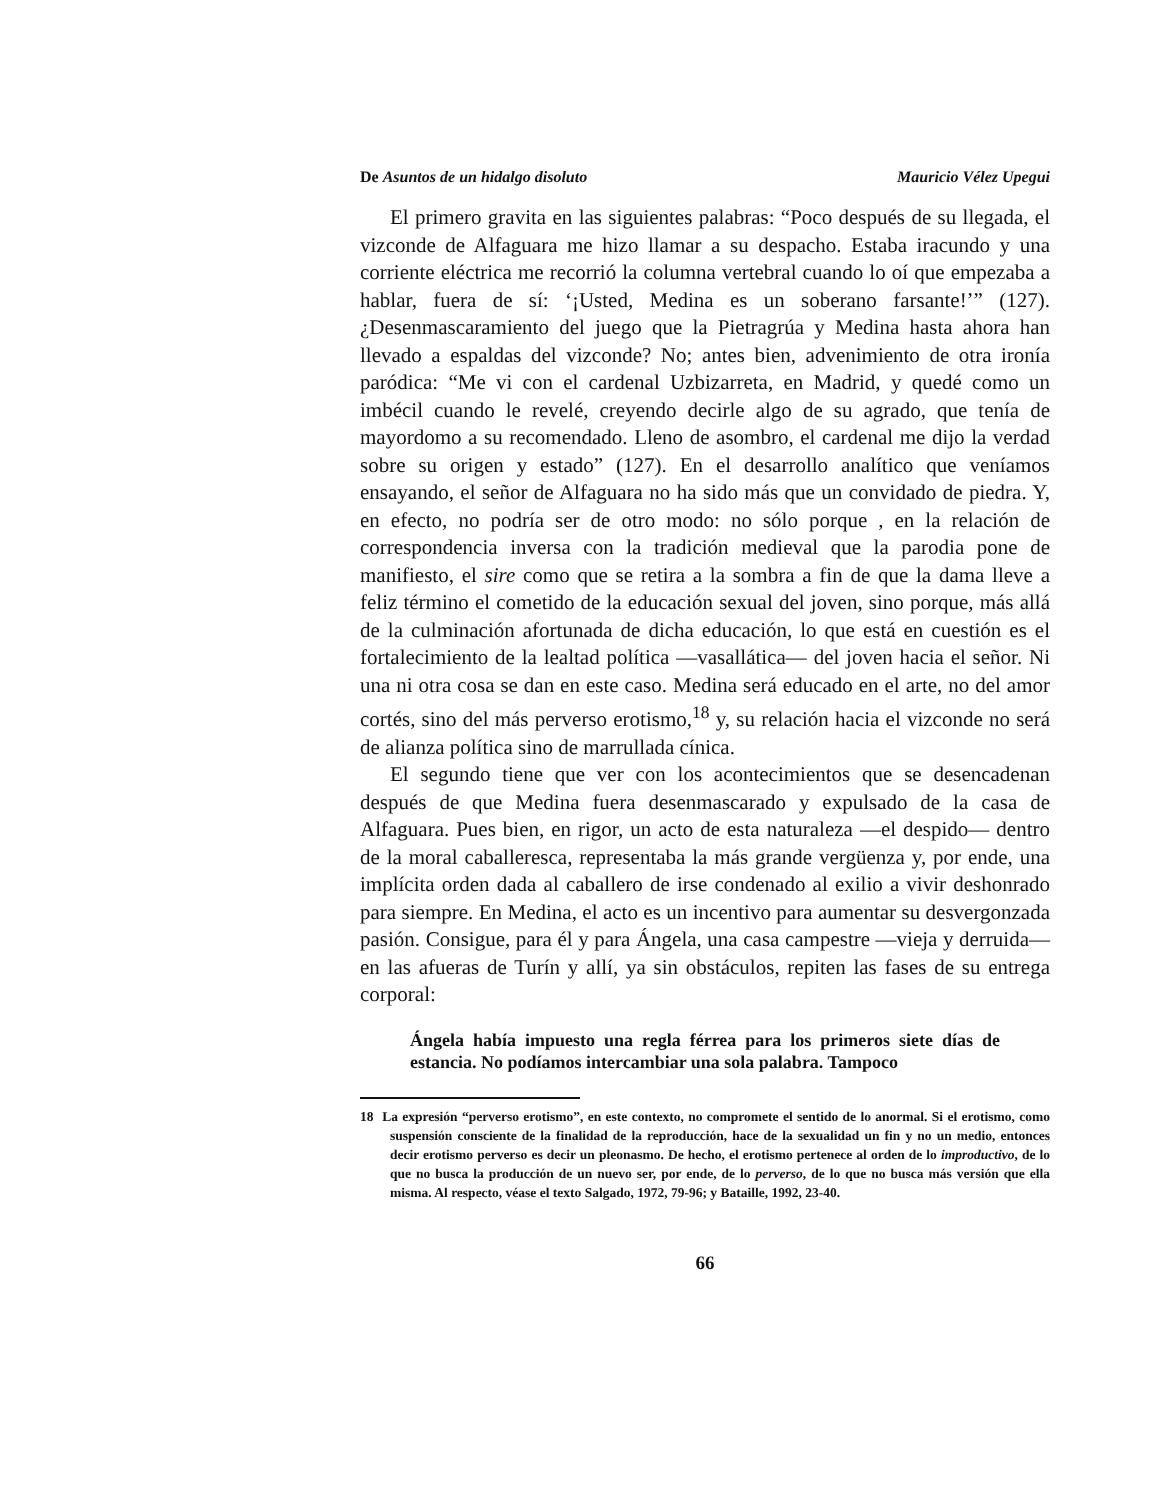De Asuntos de un hidalgo disoluto Mauricio Vélez Upegui
El primero gravita en las siguientes palabras: “Poco después de su llegada, el vizconde de Alfaguara me hizo llamar a su despacho. Estaba iracundo y una corriente eléctrica me recorrió la columna vertebral cuando lo oí que empezaba a hablar, fuera de sí: ‘¡Usted, Medina es un soberano farsante!’” (127). ¿Desenmascaramiento del juego que la Pietragrúa y Medina hasta ahora han llevado a espaldas del vizconde? No; antes bien, advenimiento de otra ironía paródica: “Me vi con el cardenal Uzbizarreta, en Madrid, y quedé como un imbécil cuando le revelé, creyendo decirle algo de su agrado, que tenía de mayordomo a su recomendado. Lleno de asombro, el cardenal me dijo la verdad sobre su origen y estado” (127). En el desarrollo analítico que veníamos ensayando, el señor de Alfaguara no ha sido más que un convidado de piedra. Y, en efecto, no podría ser de otro modo: no sólo porque , en la relación de correspondencia inversa con la tradición medieval que la parodia pone de manifiesto, el sire como que se retira a la sombra a fin de que la dama lleve a feliz término el cometido de la educación sexual del joven, sino porque, más allá de la culminación afortunada de dicha educación, lo que está en cuestión es el fortalecimiento de la lealtad política —vasallática— del joven hacia el señor. Ni una ni otra cosa se dan en este caso. Medina será educado en el arte, no del amor cortés, sino del más perverso erotismo,<sup>18</sup> y, su relación hacia el vizconde no será de alianza política sino de marrullada cínica.
El segundo tiene que ver con los acontecimientos que se desencadenan después de que Medina fuera desenmascarado y expulsado de la casa de Alfaguara. Pues bien, en rigor, un acto de esta naturaleza —el despido— dentro de la moral caballeresca, representaba la más grande vergüenza y, por ende, una implícita orden dada al caballero de irse condenado al exilio a vivir deshonrado para siempre. En Medina, el acto es un incentivo para aumentar su desvergonzada pasión. Consigue, para él y para Ángela, una casa campestre —vieja y derruida— en las afueras de Turín y allí, ya sin obstáculos, repiten las fases de su entrega corporal:
Ángela había impuesto una regla férrea para los primeros siete días de estancia. No podíamos intercambiar una sola palabra. Tampoco
18 La expresión “perverso erotismo”, en este contexto, no compromete el sentido de lo anormal. Si el erotismo, como suspensión consciente de la finalidad de la reproducción, hace de la sexualidad un fin y no un medio, entonces decir erotismo perverso es decir un pleonasmo. De hecho, el erotismo pertenece al orden de lo improductivo, de lo que no busca la producción de un nuevo ser, por ende, de lo perverso, de lo que no busca más versión que ella misma. Al respecto, véase el texto Salgado, 1972, 79-96; y Bataille, 1992, 23-40.
66